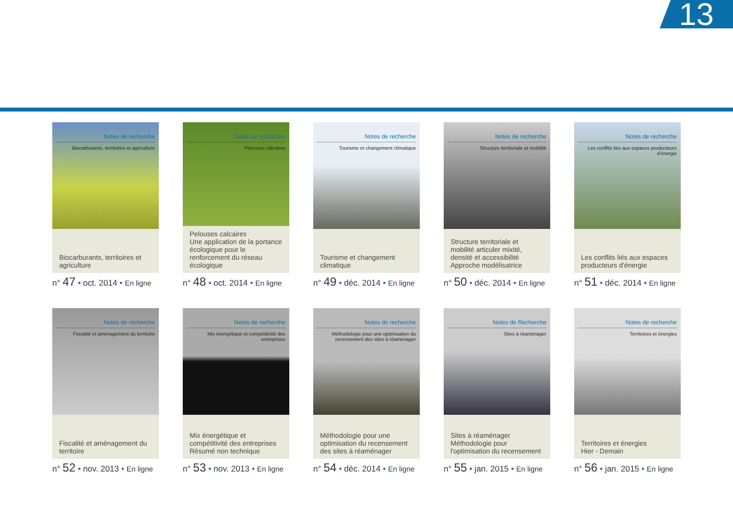13
Notes de recherche
Biocarburants, territoires et agriculture
Biocarburants, territoires et agriculture
n° 47 • oct. 2014 • En ligne
Notes de recherche
Pelouses calcaires
Pelouses calcaires
Une application de la portance écologique pour le renforcement du réseau écologique
n° 48 • oct. 2014 • En ligne
Notes de recherche
Tourisme et changement climatique
Tourisme et changement climatique
n° 49 • déc. 2014 • En ligne
Notes de recherche
Structure territoriale et mobilité
Structure territoriale et mobilité articuler mixité, densité et accessibilité Approche modélisatrice
n° 50 • déc. 2014 • En ligne
Notes de recherche
Les conflits liés aux espaces producteurs d'énergie
Les conflits liés aux espaces producteurs d'énergie
n° 51 • déc. 2014 • En ligne
Notes de recherche
Fiscalité et aménagement du territoire
Fiscalité et aménagement du territoire
n° 52 • nov. 2013 • En ligne
Notes de recherche
Mix énergétique et compétitivité des entreprises
Mix énergétique et compétitivité des entreprises Résumé non technique
n° 53 • nov. 2013 • En ligne
Notes de recherche
Méthodologie pour une optimisation du recensement des sites à réaménager
Méthodologie pour une optimisation du recensement des sites à réaménager
n° 54 • déc. 2014 • En ligne
Notes de Recherche
Sites à réaménager
Sites à réaménager Méthodologie pour l'optimisation du recensement
n° 55 • jan. 2015 • En ligne
Notes de recherche
Territoires et énergies
Territoires et énergies
Hier - Demain
n° 56 • jan. 2015 • En ligne